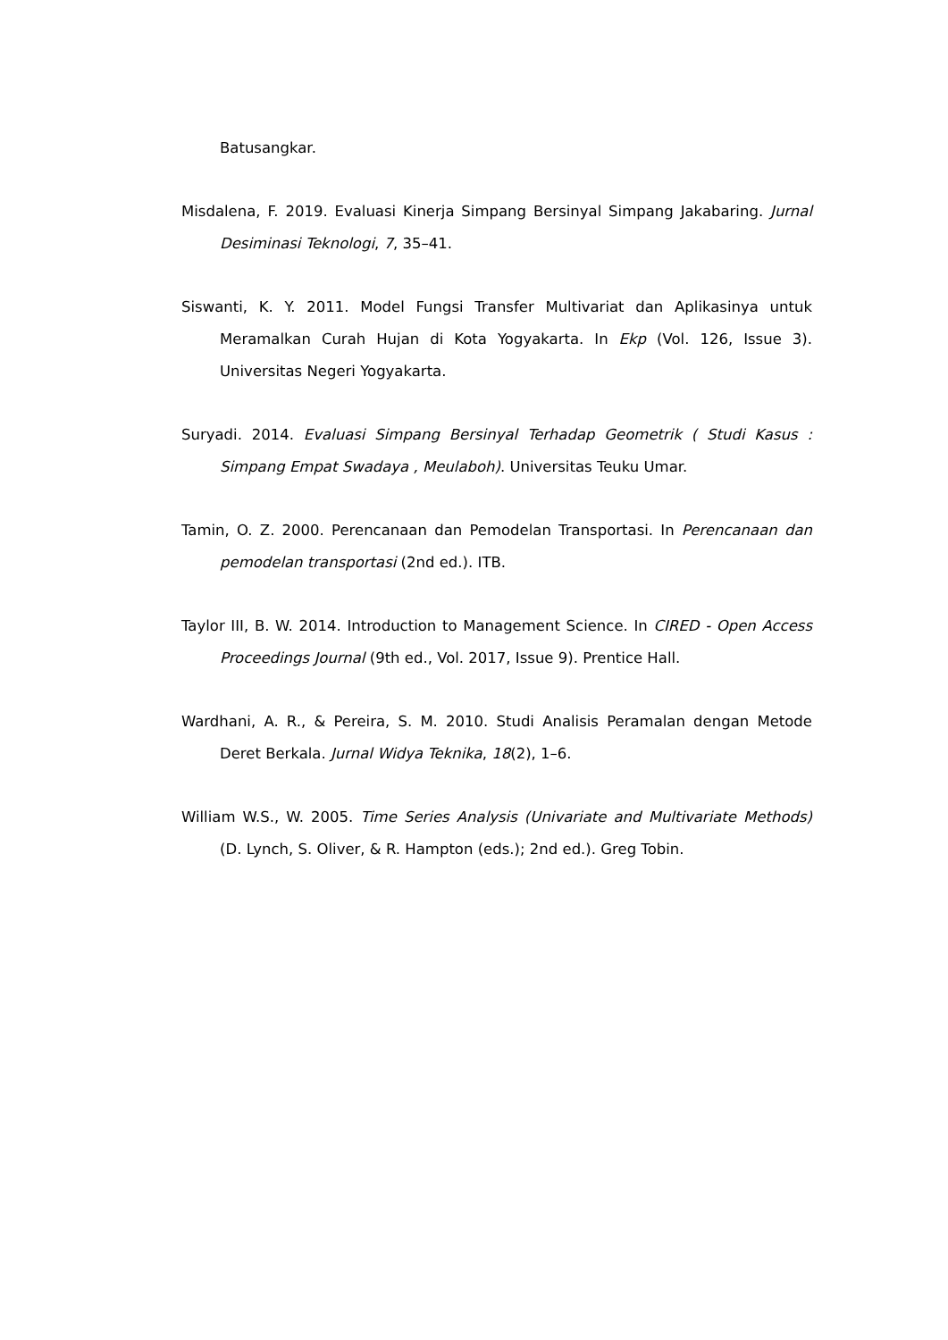Batusangkar.
Misdalena, F. 2019. Evaluasi Kinerja Simpang Bersinyal Simpang Jakabaring. Jurnal Desiminasi Teknologi, 7, 35–41.
Siswanti, K. Y. 2011. Model Fungsi Transfer Multivariat dan Aplikasinya untuk Meramalkan Curah Hujan di Kota Yogyakarta. In Ekp (Vol. 126, Issue 3). Universitas Negeri Yogyakarta.
Suryadi. 2014. Evaluasi Simpang Bersinyal Terhadap Geometrik ( Studi Kasus : Simpang Empat Swadaya , Meulaboh). Universitas Teuku Umar.
Tamin, O. Z. 2000. Perencanaan dan Pemodelan Transportasi. In Perencanaan dan pemodelan transportasi (2nd ed.). ITB.
Taylor III, B. W. 2014. Introduction to Management Science. In CIRED - Open Access Proceedings Journal (9th ed., Vol. 2017, Issue 9). Prentice Hall.
Wardhani, A. R., & Pereira, S. M. 2010. Studi Analisis Peramalan dengan Metode Deret Berkala. Jurnal Widya Teknika, 18(2), 1–6.
William W.S., W. 2005. Time Series Analysis (Univariate and Multivariate Methods) (D. Lynch, S. Oliver, & R. Hampton (eds.); 2nd ed.). Greg Tobin.